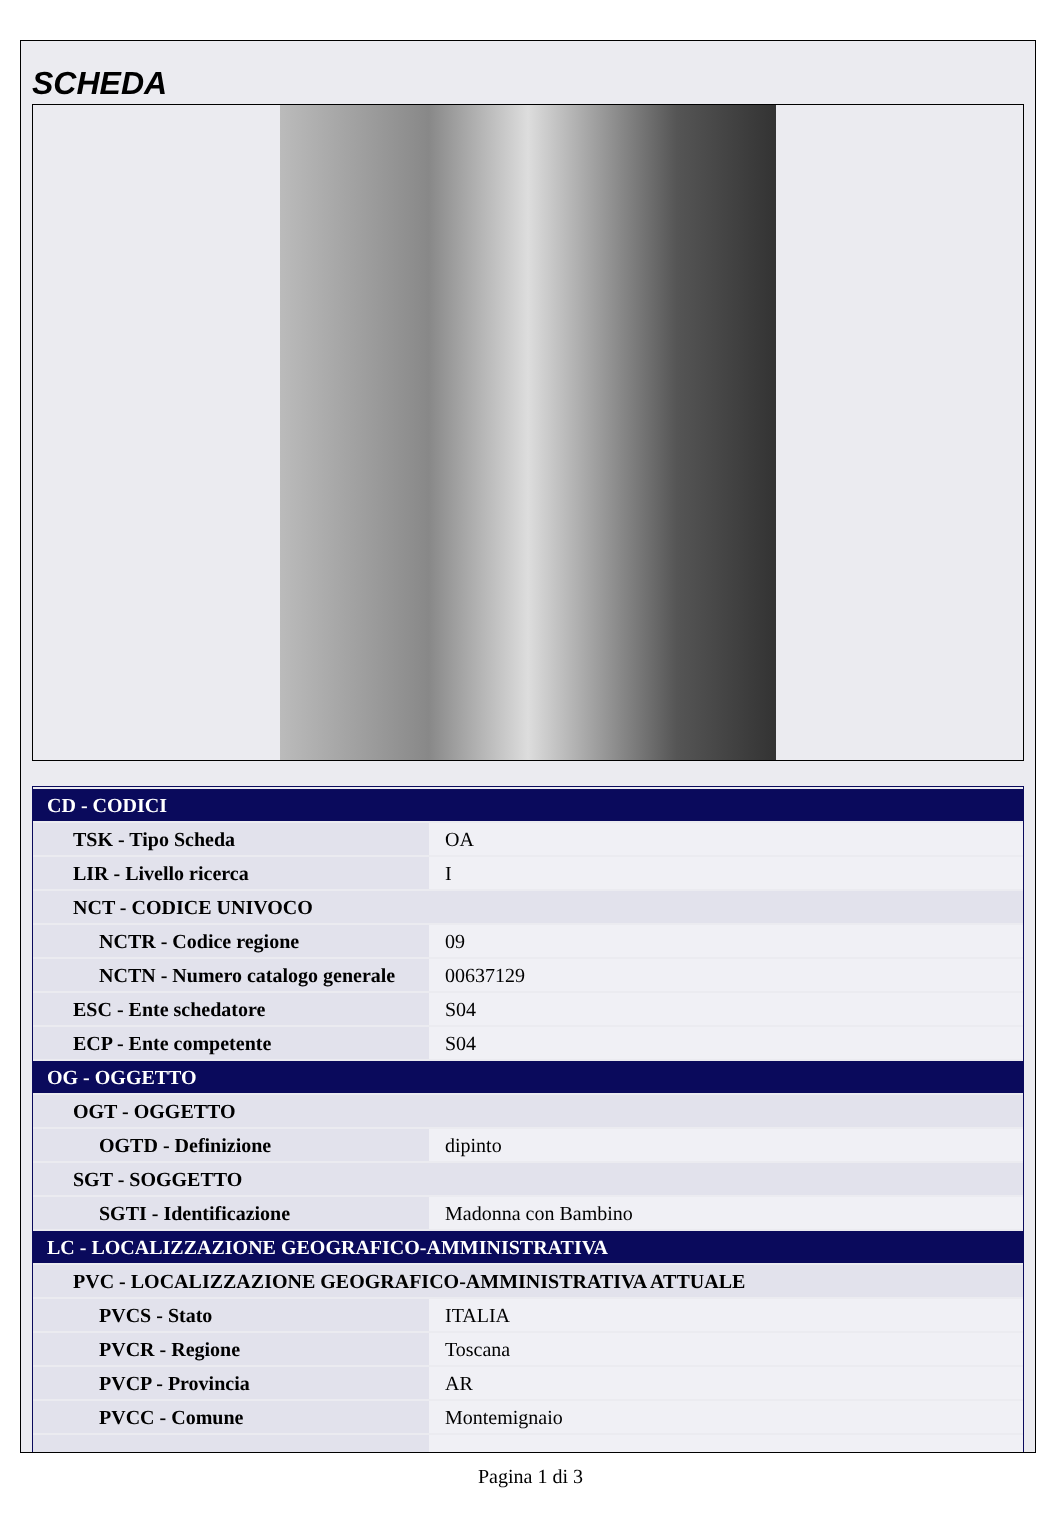SCHEDA
| CD - CODICI | |
| TSK - Tipo Scheda | OA |
| LIR - Livello ricerca | I |
| NCT - CODICE UNIVOCO | |
| NCTR - Codice regione | 09 |
| NCTN - Numero catalogo generale | 00637129 |
| ESC - Ente schedatore | S04 |
| ECP - Ente competente | S04 |
| OG - OGGETTO | |
| OGT - OGGETTO | |
| OGTD - Definizione | dipinto |
| SGT - SOGGETTO | |
| SGTI - Identificazione | Madonna con Bambino |
| LC - LOCALIZZAZIONE GEOGRAFICO-AMMINISTRATIVA | |
| PVC - LOCALIZZAZIONE GEOGRAFICO-AMMINISTRATIVA ATTUALE | |
| PVCS - Stato | ITALIA |
| PVCR - Regione | Toscana |
| PVCP - Provincia | AR |
| PVCC - Comune | Montemignaio |
Pagina 1 di 3